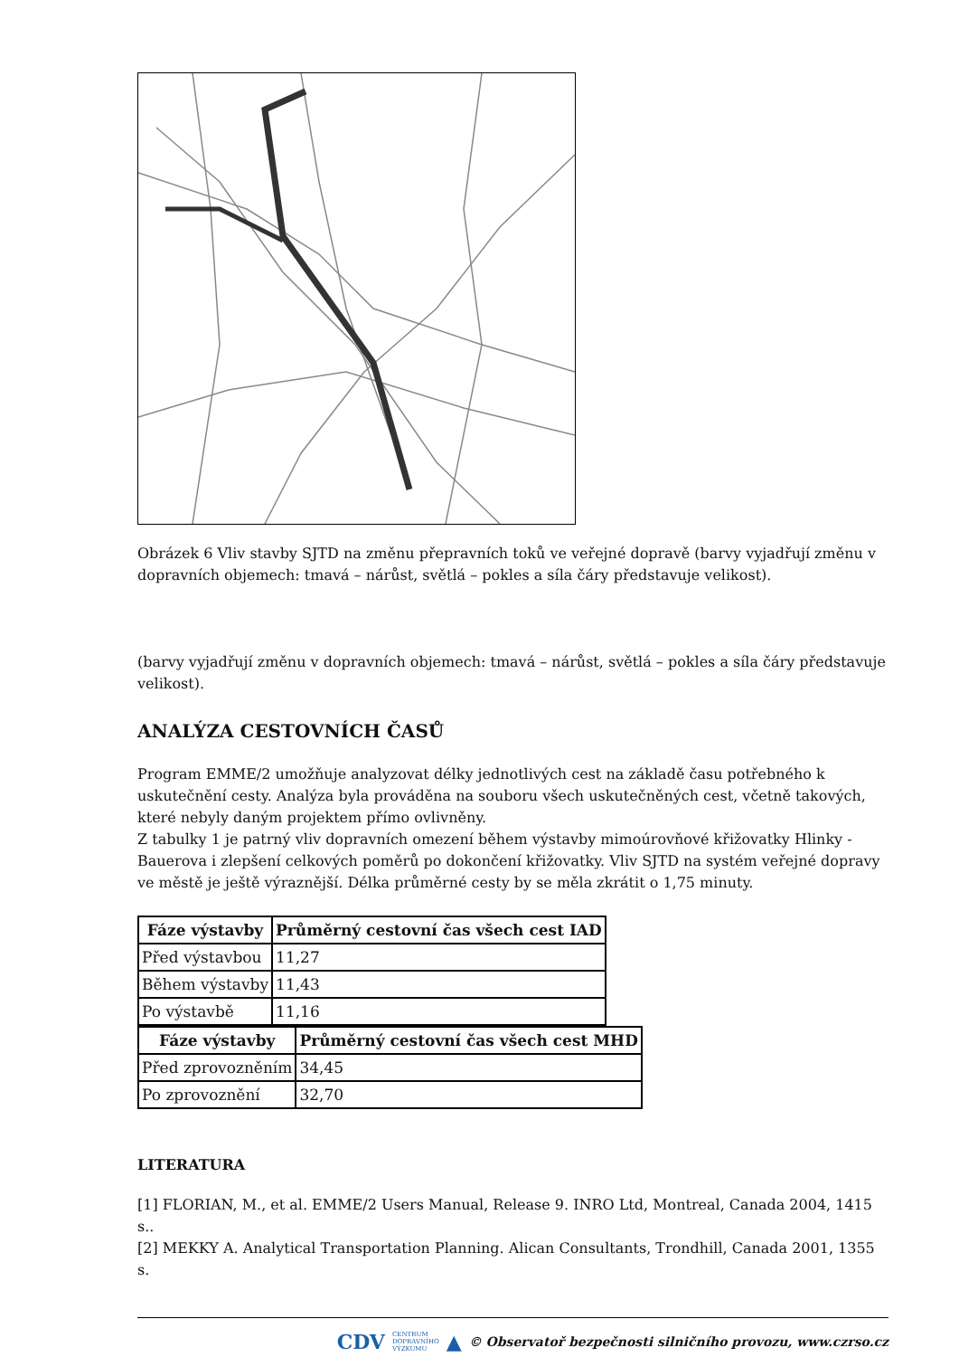Obrázek 6 Vliv stavby SJTD na změnu přepravních toků ve veřejné dopravě (barvy vyjadřují změnu v dopravních objemech: tmavá – nárůst, světlá – pokles a síla čáry představuje velikost).
(barvy vyjadřují změnu v dopravních objemech: tmavá – nárůst, světlá – pokles a síla čáry představuje velikost).
ANALÝZA CESTOVNÍCH ČASŮ
Program EMME/2 umožňuje analyzovat délky jednotlivých cest na základě času potřebného k uskutečnění cesty. Analýza byla prováděna na souboru všech uskutečněných cest, včetně takových, které nebyly daným projektem přímo ovlivněny.
Z tabulky 1 je patrný vliv dopravních omezení během výstavby mimoúrovňové křižovatky Hlinky - Bauerova i zlepšení celkových poměrů po dokončení křižovatky. Vliv SJTD na systém veřejné dopravy ve městě je ještě výraznější. Délka průměrné cesty by se měla zkrátit o 1,75 minuty.
| Fáze výstavby | Průměrný cestovní čas všech cest IAD |
| --- | --- |
| Před výstavbou | 11,27 |
| Během výstavby | 11,43 |
| Po výstavbě | 11,16 |
| Fáze výstavby | Průměrný cestovní čas všech cest MHD |
| --- | --- |
| Před zprovozněním | 34,45 |
| Po zprovoznění | 32,70 |
LITERATURA
[1] FLORIAN, M., et al. EMME/2 Users Manual, Release 9. INRO Ltd, Montreal, Canada 2004, 1415 s..
[2] MEKKY A. Analytical Transportation Planning. Alican Consultants, Trondhill, Canada 2001, 1355 s.
CDV CENTRUM
DOPRAVNÍHO
VÝZKUMU ▲ © Observatoř bezpečnosti silničního provozu, www.czrso.cz